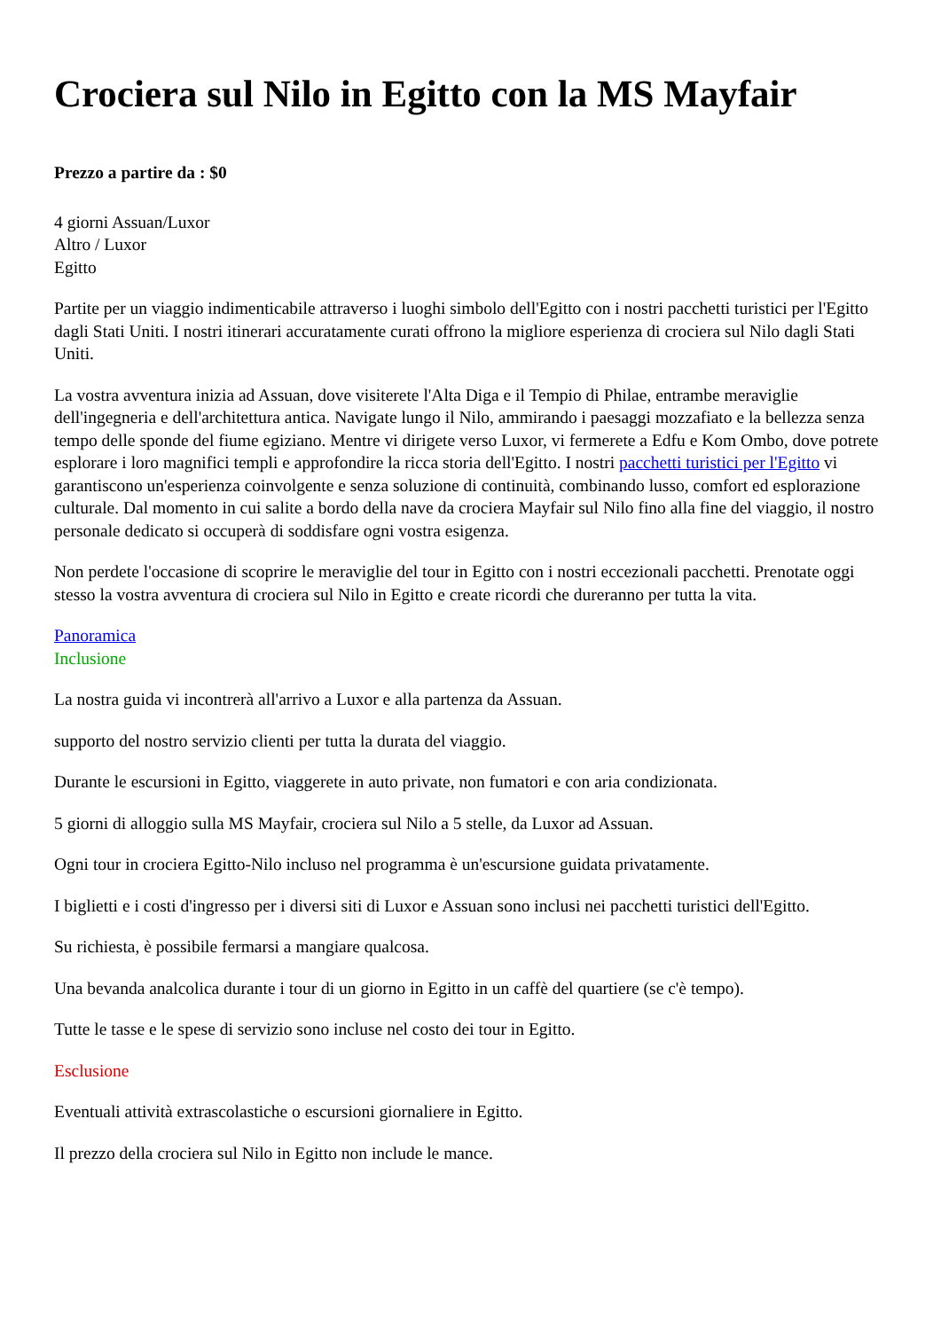Crociera sul Nilo in Egitto con la MS Mayfair
Prezzo a partire da : $0
4 giorni Assuan/Luxor
Altro / Luxor
Egitto
Partite per un viaggio indimenticabile attraverso i luoghi simbolo dell'Egitto con i nostri pacchetti turistici per l'Egitto dagli Stati Uniti. I nostri itinerari accuratamente curati offrono la migliore esperienza di crociera sul Nilo dagli Stati Uniti.
La vostra avventura inizia ad Assuan, dove visiterete l'Alta Diga e il Tempio di Philae, entrambe meraviglie dell'ingegneria e dell'architettura antica. Navigate lungo il Nilo, ammirando i paesaggi mozzafiato e la bellezza senza tempo delle sponde del fiume egiziano. Mentre vi dirigete verso Luxor, vi fermerete a Edfu e Kom Ombo, dove potrete esplorare i loro magnifici templi e approfondire la ricca storia dell'Egitto. I nostri pacchetti turistici per l'Egitto vi garantiscono un'esperienza coinvolgente e senza soluzione di continuità, combinando lusso, comfort ed esplorazione culturale. Dal momento in cui salite a bordo della nave da crociera Mayfair sul Nilo fino alla fine del viaggio, il nostro personale dedicato si occuperà di soddisfare ogni vostra esigenza.
Non perdete l'occasione di scoprire le meraviglie del tour in Egitto con i nostri eccezionali pacchetti. Prenotate oggi stesso la vostra avventura di crociera sul Nilo in Egitto e create ricordi che dureranno per tutta la vita.
Panoramica
Inclusione
La nostra guida vi incontrerà all'arrivo a Luxor e alla partenza da Assuan.
supporto del nostro servizio clienti per tutta la durata del viaggio.
Durante le escursioni in Egitto, viaggerete in auto private, non fumatori e con aria condizionata.
5 giorni di alloggio sulla MS Mayfair, crociera sul Nilo a 5 stelle, da Luxor ad Assuan.
Ogni tour in crociera Egitto-Nilo incluso nel programma è un'escursione guidata privatamente.
I biglietti e i costi d'ingresso per i diversi siti di Luxor e Assuan sono inclusi nei pacchetti turistici dell'Egitto.
Su richiesta, è possibile fermarsi a mangiare qualcosa.
Una bevanda analcolica durante i tour di un giorno in Egitto in un caffè del quartiere (se c'è tempo).
Tutte le tasse e le spese di servizio sono incluse nel costo dei tour in Egitto.
Esclusione
Eventuali attività extrascolastiche o escursioni giornaliere in Egitto.
Il prezzo della crociera sul Nilo in Egitto non include le mance.